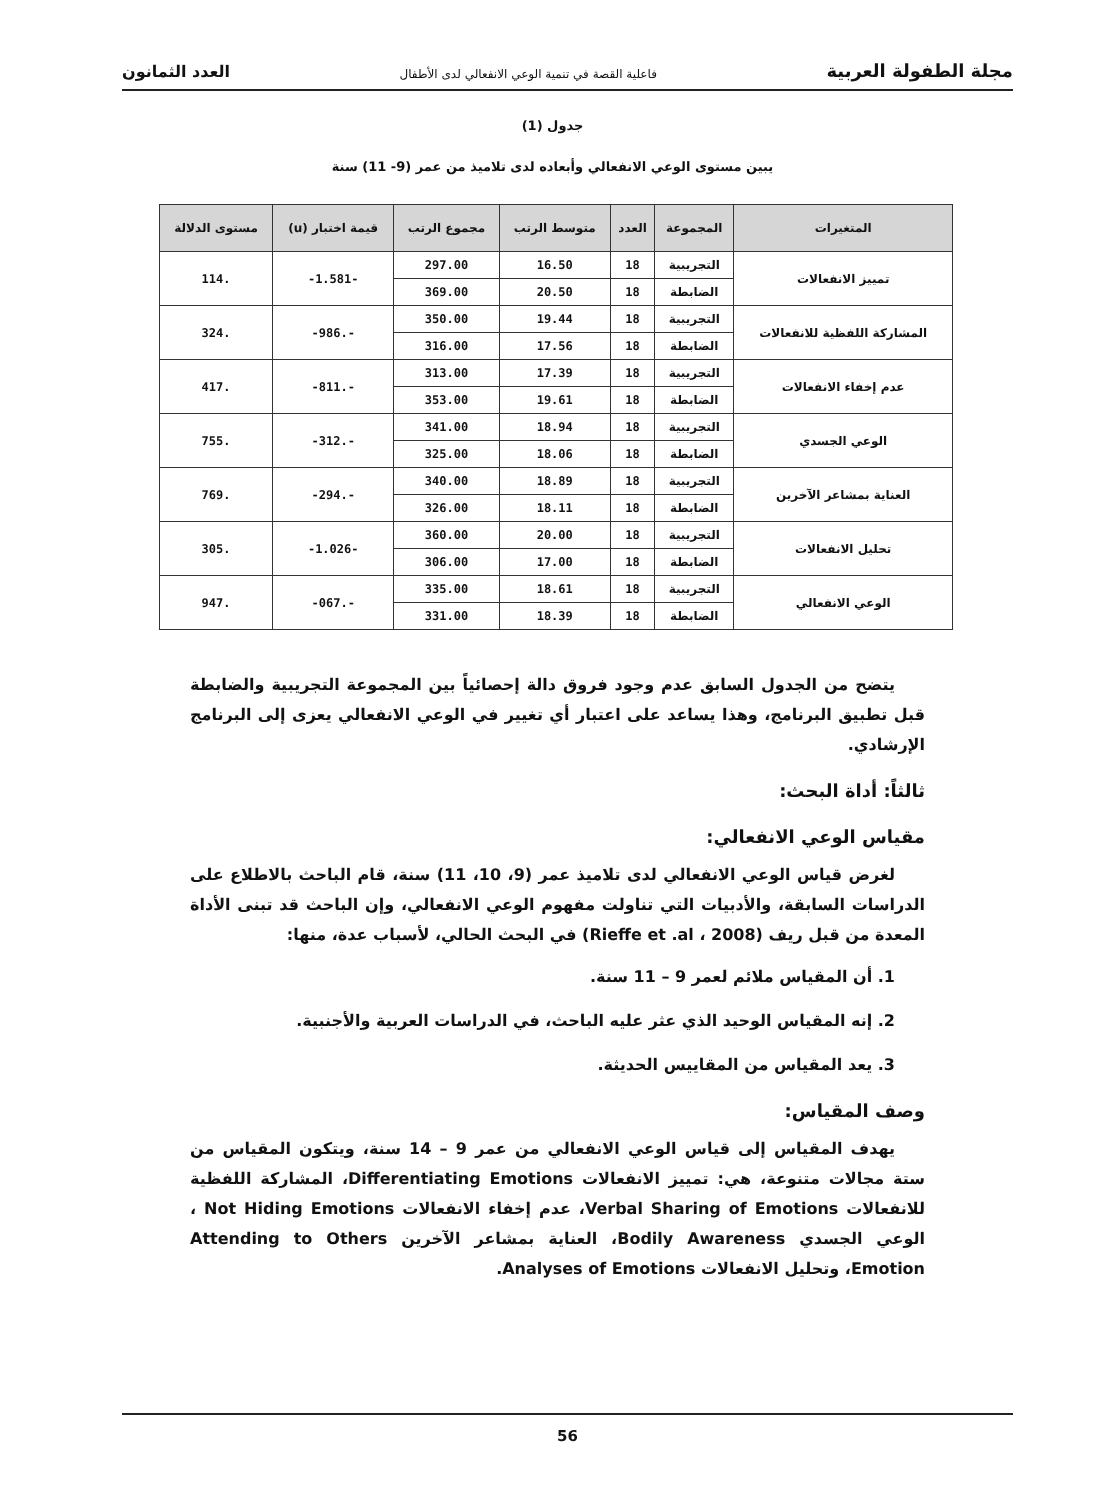مجلة الطفولة العربية فاعلية القصة في تنمية الوعي الانفعالي لدى الأطفال العدد الثمانون
جدول (1)
يبين مستوى الوعي الانفعالي وأبعاده لدى تلاميذ من عمر (9- 11) سنة
| المتغيرات | المجموعة | العدد | متوسط الرتب | مجموع الرتب | قيمة اختبار (u) | مستوى الدلالة |
| --- | --- | --- | --- | --- | --- | --- |
| تمييز الانفعالات | التجريبية | 18 | 16.50 | 297.00 | -1.581- | .114 |
| | الضابطة | 18 | 20.50 | 369.00 | | |
| المشاركة اللفظية للانفعالات | التجريبية | 18 | 19.44 | 350.00 | -.986- | .324 |
| | الضابطة | 18 | 17.56 | 316.00 | | |
| عدم إخفاء الانفعالات | التجريبية | 18 | 17.39 | 313.00 | -.811- | .417 |
| | الضابطة | 18 | 19.61 | 353.00 | | |
| الوعي الجسدي | التجريبية | 18 | 18.94 | 341.00 | -.312- | .755 |
| | الضابطة | 18 | 18.06 | 325.00 | | |
| العناية بمشاعر الآخرين | التجريبية | 18 | 18.89 | 340.00 | -.294- | .769 |
| | الضابطة | 18 | 18.11 | 326.00 | | |
| تحليل الانفعالات | التجريبية | 18 | 20.00 | 360.00 | -1.026- | .305 |
| | الضابطة | 18 | 17.00 | 306.00 | | |
| الوعي الانفعالي | التجريبية | 18 | 18.61 | 335.00 | -.067- | .947 |
| | الضابطة | 18 | 18.39 | 331.00 | | |
يتضح من الجدول السابق عدم وجود فروق دالة إحصائياً بين المجموعة التجريبية والضابطة قبل تطبيق البرنامج، وهذا يساعد على اعتبار أي تغيير في الوعي الانفعالي يعزى إلى البرنامج الإرشادي.
ثالثاً: أداة البحث:
مقياس الوعي الانفعالي:
لغرض قياس الوعي الانفعالي لدى تلاميذ عمر (9، 10، 11) سنة، قام الباحث بالاطلاع على الدراسات السابقة، والأدبيات التي تناولت مفهوم الوعي الانفعالي، وإن الباحث قد تبنى الأداة المعدة من قبل ريف (Rieffe et .al ، 2008) في البحث الحالي، لأسباب عدة، منها:
1. أن المقياس ملائم لعمر 9 – 11 سنة.
2. إنه المقياس الوحيد الذي عثر عليه الباحث، في الدراسات العربية والأجنبية.
3. يعد المقياس من المقاييس الحديثة.
وصف المقياس:
يهدف المقياس إلى قياس الوعي الانفعالي من عمر 9 – 14 سنة، ويتكون المقياس من ستة مجالات متنوعة، هي: تمييز الانفعالات Differentiating Emotions، المشاركة اللفظية للانفعالات Verbal Sharing of Emotions، عدم إخفاء الانفعالات Not Hiding Emotions ، الوعي الجسدي Bodily Awareness، العناية بمشاعر الآخرين Attending to Others Emotion، وتحليل الانفعالات Analyses of Emotions.
56